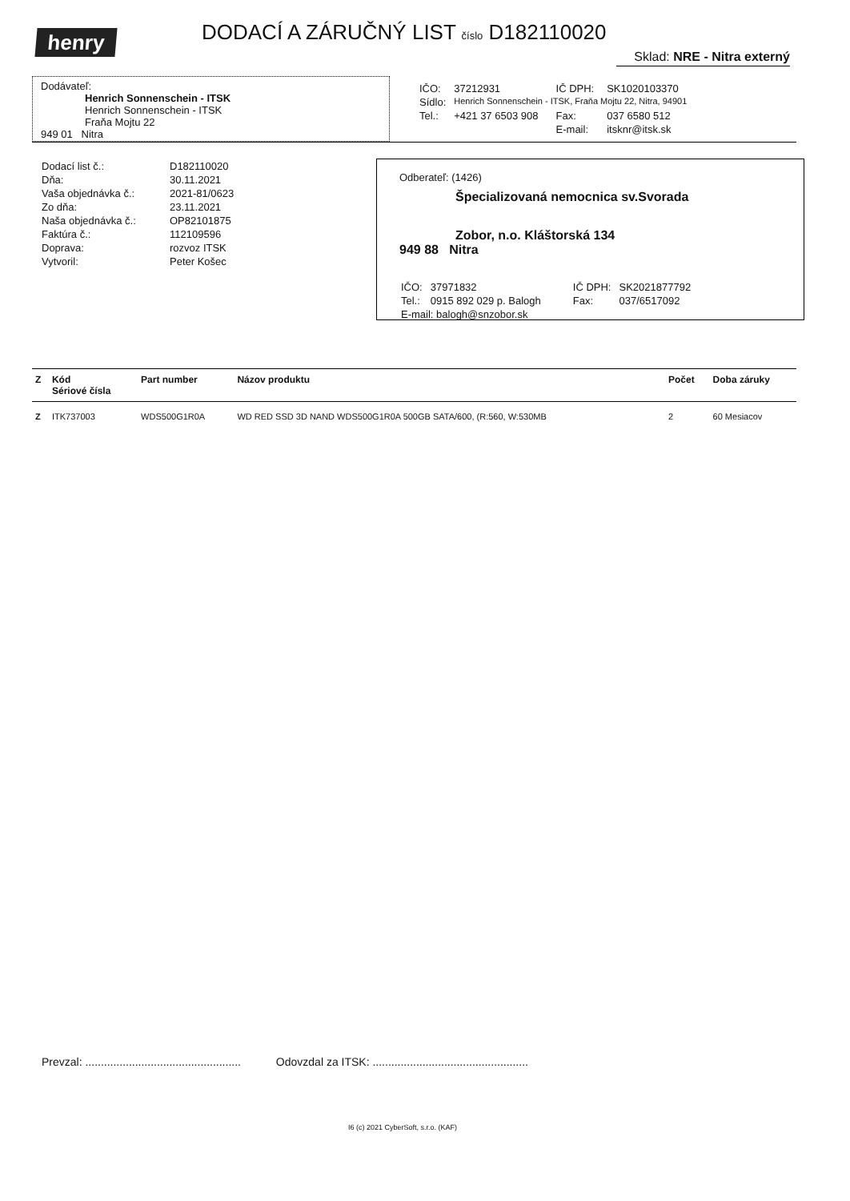henry
DODACÍ A ZÁRUČNÝ LIST číslo D182110020
Sklad: NRE - Nitra externý
Dodávateľ:
Henrich Sonnenschein - ITSK
Henrich Sonnenschein - ITSK
Fraňa Mojtu 22
949 01 Nitra
| IČO: | 37212931 | IČ DPH: | SK1020103370 |
| Sídlo: | Henrich Sonnenschein - ITSK, Fraňa Mojtu 22, Nitra, 94901 | | |
| Tel.: | +421 37 6503 908 | Fax: | 037 6580 512 |
| | | E-mail: | itsknr@itsk.sk |
| Dodací list č.: | D182110020 |
| Dňa: | 30.11.2021 |
| Vaša objednávka č.: | 2021-81/0623 |
| Zo dňa: | 23.11.2021 |
| Naša objednávka č.: | OP82101875 |
| Faktúra č.: | 112109596 |
| Doprava: | rozvoz ITSK |
| Vytvoril: | Peter Košec |
Odberateľ: (1426)
Špecializovaná nemocnica sv.Svorada
Zobor, n.o. Kláštorská 134
949 88 Nitra
| IČO: | 37971832 | IČ DPH: | SK2021877792 |
| Tel.: | 0915 892 029 p. Balogh | Fax: | 037/6517092 |
| E-mail: balogh@snzobor.sk | | | |
| Z | Kód Sériové čísla | Part number | Názov produktu | Počet | Doba záruky |
| --- | --- | --- | --- | --- | --- |
| Z | ITK737003 | WDS500G1R0A | WD RED SSD 3D NAND WDS500G1R0A 500GB SATA/600, (R:560, W:530MB | 2 | 60 Mesiacov |
Prevzal: .................................................. Odovzdal za ITSK: ..................................................
I6 (c) 2021 CyberSoft, s.r.o. (KAF)